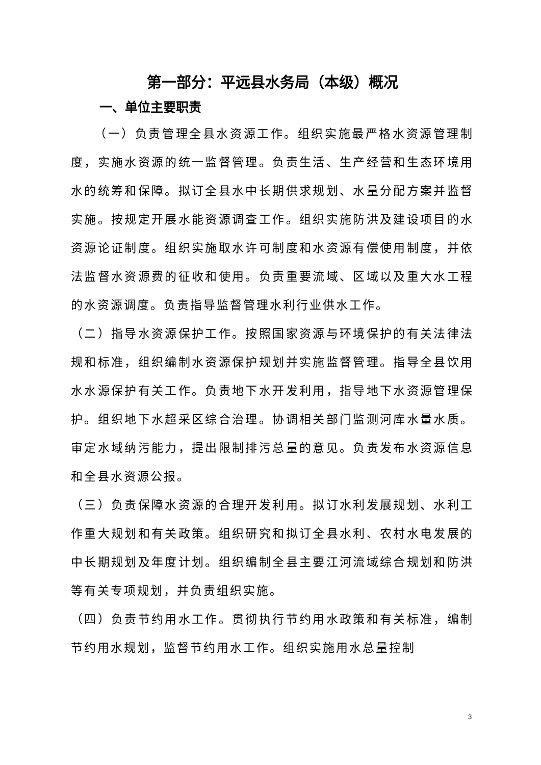第一部分：平远县水务局（本级）概况
一、单位主要职责
（一）负责管理全县水资源工作。组织实施最严格水资源管理制度，实施水资源的统一监督管理。负责生活、生产经营和生态环境用水的统筹和保障。拟订全县水中长期供求规划、水量分配方案并监督实施。按规定开展水能资源调查工作。组织实施防洪及建设项目的水资源论证制度。组织实施取水许可制度和水资源有偿使用制度，并依法监督水资源费的征收和使用。负责重要流域、区域以及重大水工程的水资源调度。负责指导监督管理水利行业供水工作。
（二）指导水资源保护工作。按照国家资源与环境保护的有关法律法规和标准，组织编制水资源保护规划并实施监督管理。指导全县饮用水水源保护有关工作。负责地下水开发利用，指导地下水资源管理保护。组织地下水超采区综合治理。协调相关部门监测河库水量水质。审定水域纳污能力，提出限制排污总量的意见。负责发布水资源信息和全县水资源公报。
（三）负责保障水资源的合理开发利用。拟订水利发展规划、水利工作重大规划和有关政策。组织研究和拟订全县水利、农村水电发展的中长期规划及年度计划。组织编制全县主要江河流域综合规划和防洪等有关专项规划，并负责组织实施。
（四）负责节约用水工作。贯彻执行节约用水政策和有关标准，编制节约用水规划，监督节约用水工作。组织实施用水总量控制
3